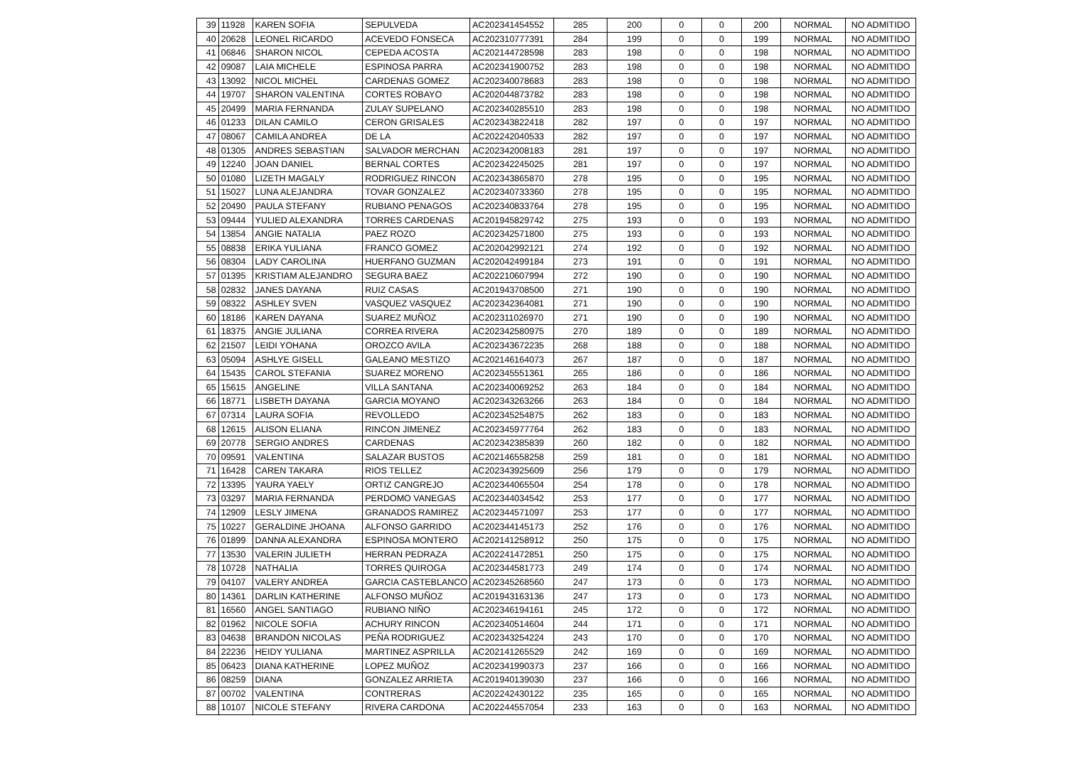| 39 | 11928 | KAREN SOFIA | SEPULVEDA | AC202341454552 | 285 | 200 | 0 | 0 | 200 | NORMAL | NO ADMITIDO |
| 40 | 20628 | LEONEL RICARDO | ACEVEDO FONSECA | AC202310777391 | 284 | 199 | 0 | 0 | 199 | NORMAL | NO ADMITIDO |
| 41 | 06846 | SHARON NICOL | CEPEDA ACOSTA | AC202144728598 | 283 | 198 | 0 | 0 | 198 | NORMAL | NO ADMITIDO |
| 42 | 09087 | LAIA MICHELE | ESPINOSA PARRA | AC202341900752 | 283 | 198 | 0 | 0 | 198 | NORMAL | NO ADMITIDO |
| 43 | 13092 | NICOL MICHEL | CARDENAS GOMEZ | AC202340078683 | 283 | 198 | 0 | 0 | 198 | NORMAL | NO ADMITIDO |
| 44 | 19707 | SHARON VALENTINA | CORTES ROBAYO | AC202044873782 | 283 | 198 | 0 | 0 | 198 | NORMAL | NO ADMITIDO |
| 45 | 20499 | MARIA FERNANDA | ZULAY SUPELANO | AC202340285510 | 283 | 198 | 0 | 0 | 198 | NORMAL | NO ADMITIDO |
| 46 | 01233 | DILAN CAMILO | CERON GRISALES | AC202343822418 | 282 | 197 | 0 | 0 | 197 | NORMAL | NO ADMITIDO |
| 47 | 08067 | CAMILA ANDREA | DE LA | AC202242040533 | 282 | 197 | 0 | 0 | 197 | NORMAL | NO ADMITIDO |
| 48 | 01305 | ANDRES SEBASTIAN | SALVADOR MERCHAN | AC202342008183 | 281 | 197 | 0 | 0 | 197 | NORMAL | NO ADMITIDO |
| 49 | 12240 | JOAN DANIEL | BERNAL CORTES | AC202342245025 | 281 | 197 | 0 | 0 | 197 | NORMAL | NO ADMITIDO |
| 50 | 01080 | LIZETH MAGALY | RODRIGUEZ RINCON | AC202343865870 | 278 | 195 | 0 | 0 | 195 | NORMAL | NO ADMITIDO |
| 51 | 15027 | LUNA ALEJANDRA | TOVAR GONZALEZ | AC202340733360 | 278 | 195 | 0 | 0 | 195 | NORMAL | NO ADMITIDO |
| 52 | 20490 | PAULA STEFANY | RUBIANO PENAGOS | AC202340833764 | 278 | 195 | 0 | 0 | 195 | NORMAL | NO ADMITIDO |
| 53 | 09444 | YULIED ALEXANDRA | TORRES CARDENAS | AC201945829742 | 275 | 193 | 0 | 0 | 193 | NORMAL | NO ADMITIDO |
| 54 | 13854 | ANGIE NATALIA | PAEZ ROZO | AC202342571800 | 275 | 193 | 0 | 0 | 193 | NORMAL | NO ADMITIDO |
| 55 | 08838 | ERIKA YULIANA | FRANCO GOMEZ | AC202042992121 | 274 | 192 | 0 | 0 | 192 | NORMAL | NO ADMITIDO |
| 56 | 08304 | LADY CAROLINA | HUERFANO GUZMAN | AC202042499184 | 273 | 191 | 0 | 0 | 191 | NORMAL | NO ADMITIDO |
| 57 | 01395 | KRISTIAM ALEJANDRO | SEGURA BAEZ | AC202210607994 | 272 | 190 | 0 | 0 | 190 | NORMAL | NO ADMITIDO |
| 58 | 02832 | JANES DAYANA | RUIZ CASAS | AC201943708500 | 271 | 190 | 0 | 0 | 190 | NORMAL | NO ADMITIDO |
| 59 | 08322 | ASHLEY SVEN | VASQUEZ VASQUEZ | AC202342364081 | 271 | 190 | 0 | 0 | 190 | NORMAL | NO ADMITIDO |
| 60 | 18186 | KAREN DAYANA | SUAREZ MUÑOZ | AC202311026970 | 271 | 190 | 0 | 0 | 190 | NORMAL | NO ADMITIDO |
| 61 | 18375 | ANGIE JULIANA | CORREA RIVERA | AC202342580975 | 270 | 189 | 0 | 0 | 189 | NORMAL | NO ADMITIDO |
| 62 | 21507 | LEIDI YOHANA | OROZCO AVILA | AC202343672235 | 268 | 188 | 0 | 0 | 188 | NORMAL | NO ADMITIDO |
| 63 | 05094 | ASHLYE GISELL | GALEANO MESTIZO | AC202146164073 | 267 | 187 | 0 | 0 | 187 | NORMAL | NO ADMITIDO |
| 64 | 15435 | CAROL STEFANIA | SUAREZ MORENO | AC202345551361 | 265 | 186 | 0 | 0 | 186 | NORMAL | NO ADMITIDO |
| 65 | 15615 | ANGELINE | VILLA SANTANA | AC202340069252 | 263 | 184 | 0 | 0 | 184 | NORMAL | NO ADMITIDO |
| 66 | 18771 | LISBETH DAYANA | GARCIA MOYANO | AC202343263266 | 263 | 184 | 0 | 0 | 184 | NORMAL | NO ADMITIDO |
| 67 | 07314 | LAURA SOFIA | REVOLLEDO | AC202345254875 | 262 | 183 | 0 | 0 | 183 | NORMAL | NO ADMITIDO |
| 68 | 12615 | ALISON ELIANA | RINCON JIMENEZ | AC202345977764 | 262 | 183 | 0 | 0 | 183 | NORMAL | NO ADMITIDO |
| 69 | 20778 | SERGIO ANDRES | CARDENAS | AC202342385839 | 260 | 182 | 0 | 0 | 182 | NORMAL | NO ADMITIDO |
| 70 | 09591 | VALENTINA | SALAZAR BUSTOS | AC202146558258 | 259 | 181 | 0 | 0 | 181 | NORMAL | NO ADMITIDO |
| 71 | 16428 | CAREN TAKARA | RIOS TELLEZ | AC202343925609 | 256 | 179 | 0 | 0 | 179 | NORMAL | NO ADMITIDO |
| 72 | 13395 | YAURA YAELY | ORTIZ CANGREJO | AC202344065504 | 254 | 178 | 0 | 0 | 178 | NORMAL | NO ADMITIDO |
| 73 | 03297 | MARIA FERNANDA | PERDOMO VANEGAS | AC202344034542 | 253 | 177 | 0 | 0 | 177 | NORMAL | NO ADMITIDO |
| 74 | 12909 | LESLY JIMENA | GRANADOS RAMIREZ | AC202344571097 | 253 | 177 | 0 | 0 | 177 | NORMAL | NO ADMITIDO |
| 75 | 10227 | GERALDINE JHOANA | ALFONSO GARRIDO | AC202344145173 | 252 | 176 | 0 | 0 | 176 | NORMAL | NO ADMITIDO |
| 76 | 01899 | DANNA ALEXANDRA | ESPINOSA MONTERO | AC202141258912 | 250 | 175 | 0 | 0 | 175 | NORMAL | NO ADMITIDO |
| 77 | 13530 | VALERIN JULIETH | HERRAN PEDRAZA | AC202241472851 | 250 | 175 | 0 | 0 | 175 | NORMAL | NO ADMITIDO |
| 78 | 10728 | NATHALIA | TORRES QUIROGA | AC202344581773 | 249 | 174 | 0 | 0 | 174 | NORMAL | NO ADMITIDO |
| 79 | 04107 | VALERY ANDREA | GARCIA CASTEBLANCO | AC202345268560 | 247 | 173 | 0 | 0 | 173 | NORMAL | NO ADMITIDO |
| 80 | 14361 | DARLIN KATHERINE | ALFONSO MUÑOZ | AC201943163136 | 247 | 173 | 0 | 0 | 173 | NORMAL | NO ADMITIDO |
| 81 | 16560 | ANGEL SANTIAGO | RUBIANO NIÑO | AC202346194161 | 245 | 172 | 0 | 0 | 172 | NORMAL | NO ADMITIDO |
| 82 | 01962 | NICOLE SOFIA | ACHURY RINCON | AC202340514604 | 244 | 171 | 0 | 0 | 171 | NORMAL | NO ADMITIDO |
| 83 | 04638 | BRANDON NICOLAS | PEÑA RODRIGUEZ | AC202343254224 | 243 | 170 | 0 | 0 | 170 | NORMAL | NO ADMITIDO |
| 84 | 22236 | HEIDY YULIANA | MARTINEZ ASPRILLA | AC202141265529 | 242 | 169 | 0 | 0 | 169 | NORMAL | NO ADMITIDO |
| 85 | 06423 | DIANA KATHERINE | LOPEZ MUÑOZ | AC202341990373 | 237 | 166 | 0 | 0 | 166 | NORMAL | NO ADMITIDO |
| 86 | 08259 | DIANA | GONZALEZ ARRIETA | AC201940139030 | 237 | 166 | 0 | 0 | 166 | NORMAL | NO ADMITIDO |
| 87 | 00702 | VALENTINA | CONTRERAS | AC202242430122 | 235 | 165 | 0 | 0 | 165 | NORMAL | NO ADMITIDO |
| 88 | 10107 | NICOLE STEFANY | RIVERA CARDONA | AC202244557054 | 233 | 163 | 0 | 0 | 163 | NORMAL | NO ADMITIDO |